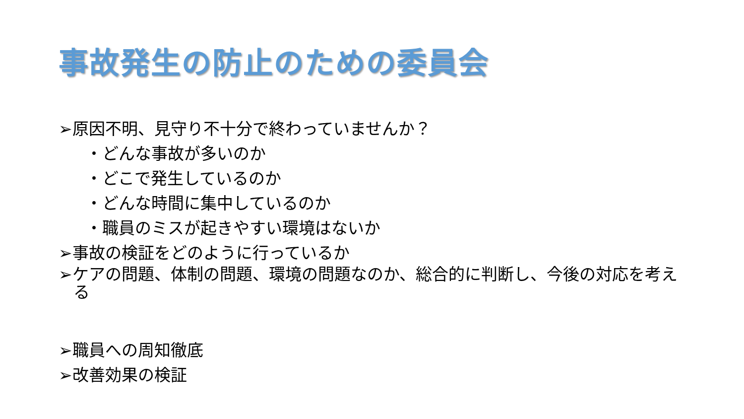事故発生の防止のための委員会
➢原因不明、見守り不十分で終わっていませんか？
・どんな事故が多いのか
・どこで発生しているのか
・どんな時間に集中しているのか
・職員のミスが起きやすい環境はないか
➢事故の検証をどのように行っているか
➢ケアの問題、体制の問題、環境の問題なのか、総合的に判断し、今後の対応を考える
➢職員への周知徹底
➢改善効果の検証